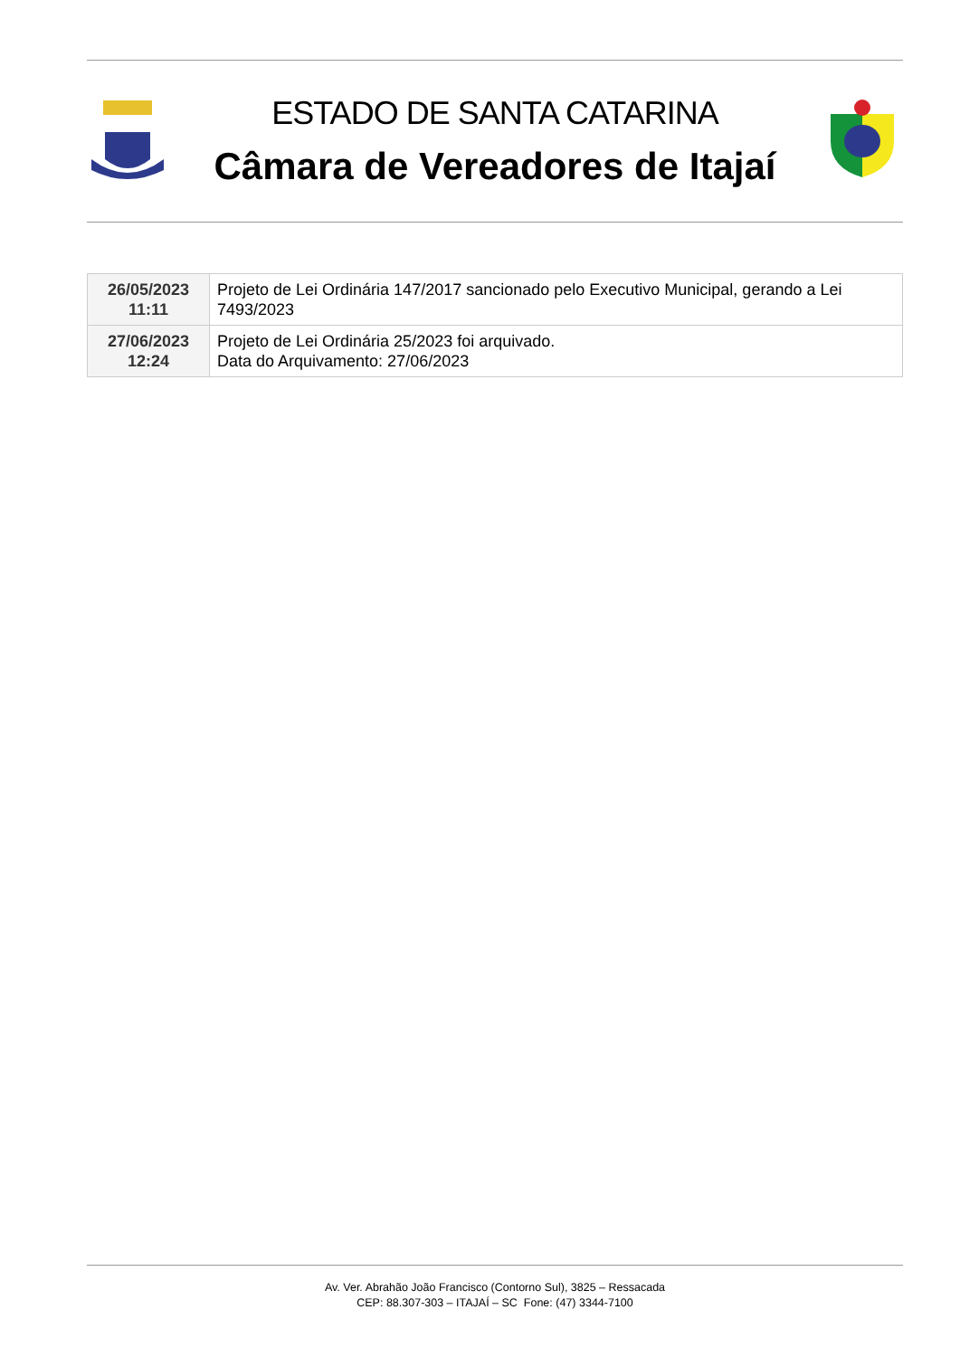ESTADO DE SANTA CATARINA
Câmara de Vereadores de Itajaí
| 26/05/2023 11:11 | Projeto de Lei Ordinária 147/2017 sancionado pelo Executivo Municipal, gerando a Lei 7493/2023 |
| 27/06/2023 12:24 | Projeto de Lei Ordinária 25/2023 foi arquivado. Data do Arquivamento: 27/06/2023 |
Av. Ver. Abrahão João Francisco (Contorno Sul), 3825 – Ressacada
CEP: 88.307-303 – ITAJAÍ – SC Fone: (47) 3344-7100